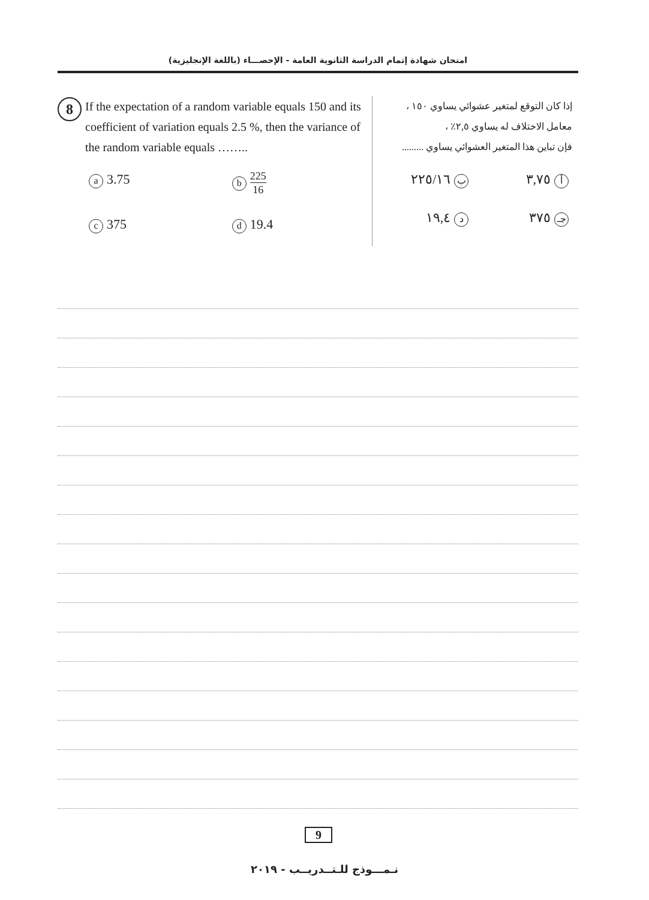امتحان شهادة إتمام الدراسة الثانوية العامة - الإحصـــاء (باللغة الإنجليزية)
8
If the expectation of a random variable equals 150 and its coefficient of variation equals 2.5 %, then the variance of the random variable equals ……..
a 3.75
b 225 16
c 375
d 19.4
إذا كان التوقع لمتغير عشوائي يساوي ١٥٠ ،
معامل الاختلاف له يساوي ٢,٥٪ ،
فإن تباين هذا المتغير العشوائي يساوي .........
أ ٣,٧٥
ب ٢٢٥/١٦
جـ ٣٧٥
د ١٩,٤
9
نـمـــوذج للـتــدريــب - ٢٠١٩